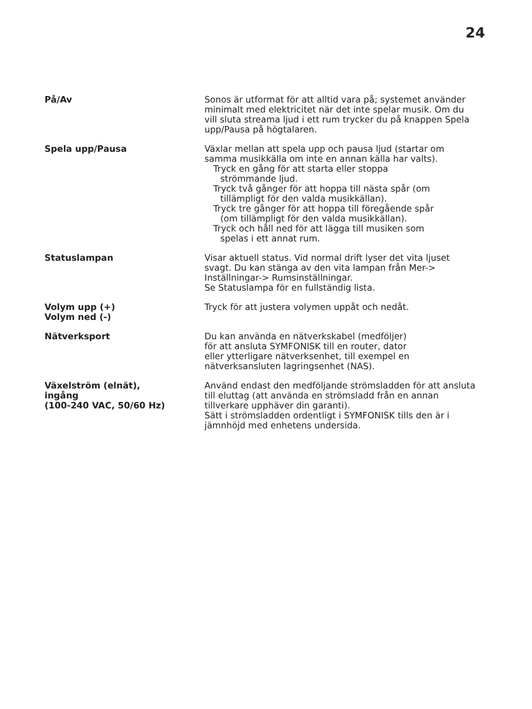24
| På/Av | Sonos är utformat för att alltid vara på; systemet använder minimalt med elektricitet när det inte spelar musik. Om du vill sluta streama ljud i ett rum trycker du på knappen Spela upp/Pausa på högtalaren. |
| Spela upp/Pausa | Växlar mellan att spela upp och pausa ljud (startar om samma musikkälla om inte en annan källa har valts). Tryck en gång för att starta eller stoppa strömmande ljud. Tryck två gånger för att hoppa till nästa spår (om tillämpligt för den valda musikkällan). Tryck tre gånger för att hoppa till föregående spår (om tillämpligt för den valda musikkällan). Tryck och håll ned för att lägga till musiken som spelas i ett annat rum. |
| Statuslampan | Visar aktuell status. Vid normal drift lyser det vita ljuset svagt. Du kan stänga av den vita lampan från Mer-> Inställningar-> Rumsinställningar. Se Statuslampa för en fullständig lista. |
| Volym upp (+) Volym ned (-) | Tryck för att justera volymen uppåt och nedåt. |
| Nätverksport | Du kan använda en nätverkskabel (medföljer) för att ansluta SYMFONISK till en router, dator eller ytterligare nätverksenhet, till exempel en nätverksansluten lagringsenhet (NAS). |
| Växelström (elnät), ingång (100-240 VAC, 50/60 Hz) | Använd endast den medföljande strömsladden för att ansluta till eluttag (att använda en strömsladd från en annan tillverkare upphäver din garanti). Sätt i strömsladden ordentligt i SYMFONISK tills den är i jämnhöjd med enhetens undersida. |